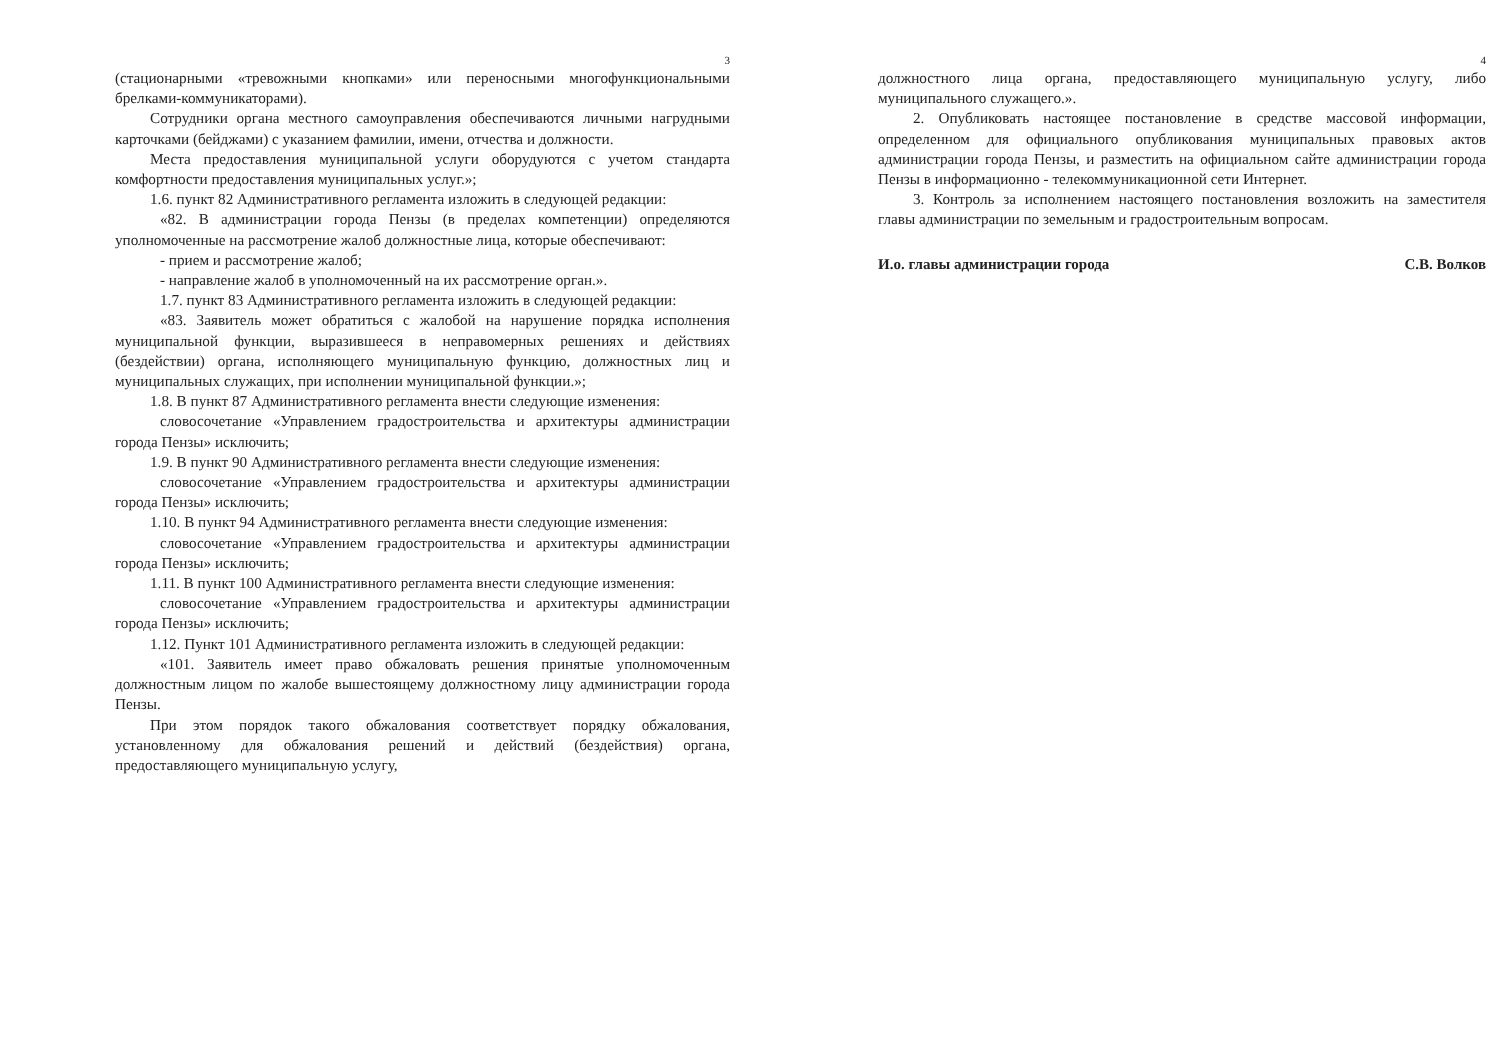3
(стационарными «тревожными кнопками» или переносными многофункциональными брелками-коммуникаторами).
Сотрудники органа местного самоуправления обеспечиваются личными нагрудными карточками (бейджами) с указанием фамилии, имени, отчества и должности.
Места предоставления муниципальной услуги оборудуются с учетом стандарта комфортности предоставления муниципальных услуг.»;
1.6. пункт 82 Административного регламента изложить в следующей редакции:
«82. В администрации города Пензы (в пределах компетенции) определяются уполномоченные на рассмотрение жалоб должностные лица, которые обеспечивают:
- прием и рассмотрение жалоб;
- направление жалоб в уполномоченный на их рассмотрение орган.».
1.7. пункт 83 Административного регламента изложить в следующей редакции:
«83. Заявитель может обратиться с жалобой на нарушение порядка исполнения муниципальной функции, выразившееся в неправомерных решениях и действиях (бездействии) органа, исполняющего муниципальную функцию, должностных лиц и муниципальных служащих, при исполнении муниципальной функции.»;
1.8. В пункт 87 Административного регламента внести следующие изменения:
словосочетание «Управлением градостроительства и архитектуры администрации города Пензы» исключить;
1.9. В пункт 90 Административного регламента внести следующие изменения:
словосочетание «Управлением градостроительства и архитектуры администрации города Пензы» исключить;
1.10. В пункт 94 Административного регламента внести следующие изменения:
словосочетание «Управлением градостроительства и архитектуры администрации города Пензы» исключить;
1.11. В пункт 100 Административного регламента внести следующие изменения:
словосочетание «Управлением градостроительства и архитектуры администрации города Пензы» исключить;
1.12. Пункт 101 Административного регламента изложить в следующей редакции:
«101. Заявитель имеет право обжаловать решения принятые уполномоченным должностным лицом по жалобе вышестоящему должностному лицу администрации города Пензы.
При этом порядок такого обжалования соответствует порядку обжалования, установленному для обжалования решений и действий (бездействия) органа, предоставляющего муниципальную услугу,
4
должностного лица органа, предоставляющего муниципальную услугу, либо муниципального служащего.».
2. Опубликовать настоящее постановление в средстве массовой информации, определенном для официального опубликования муниципальных правовых актов администрации города Пензы, и разместить на официальном сайте администрации города Пензы в информационно - телекоммуникационной сети Интернет.
3. Контроль за исполнением настоящего постановления возложить на заместителя главы администрации по земельным и градостроительным вопросам.
И.о. главы администрации города С.В. Волков